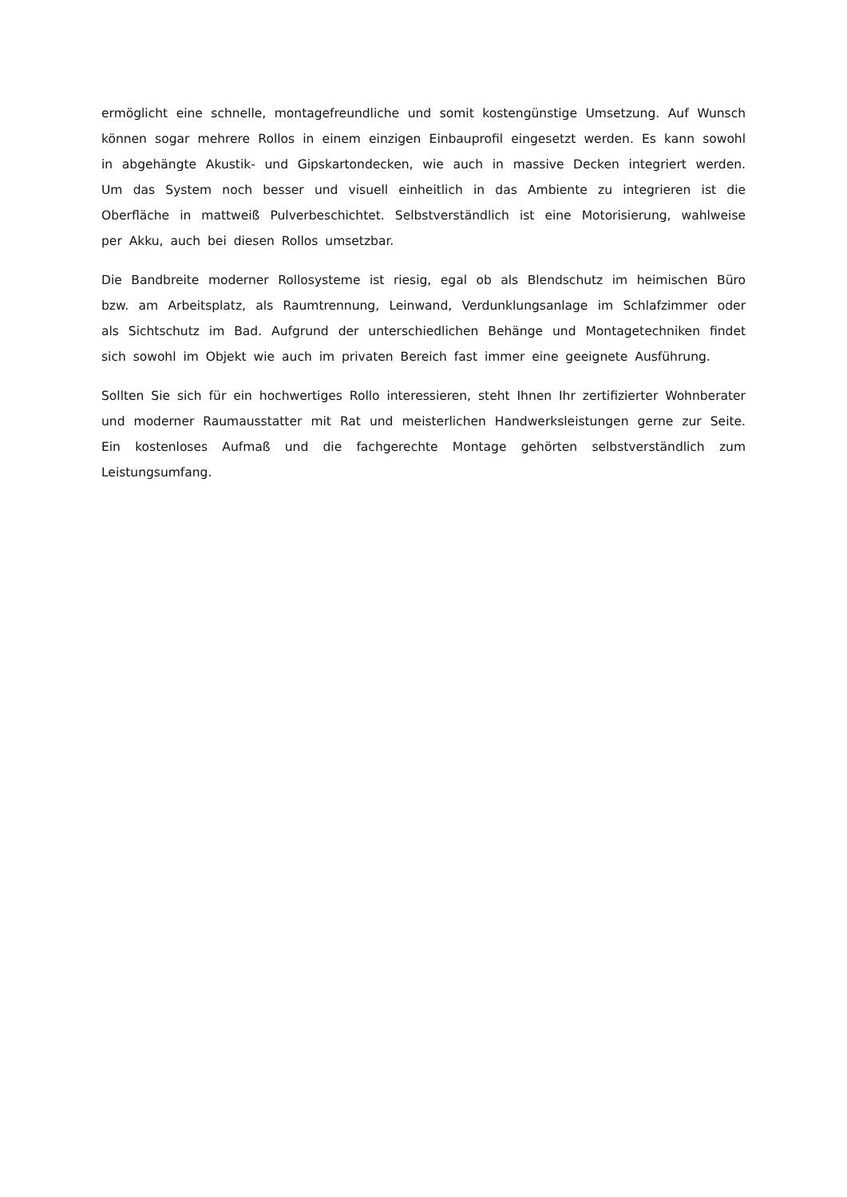ermöglicht eine schnelle, montagefreundliche und somit kostengünstige Umsetzung. Auf Wunsch können sogar mehrere Rollos in einem einzigen Einbauprofil eingesetzt werden. Es kann sowohl in abgehängte Akustik- und Gipskartondecken, wie auch in massive Decken integriert werden. Um das System noch besser und visuell einheitlich in das Ambiente zu integrieren ist die Oberfläche in mattweiß Pulverbeschichtet. Selbstverständlich ist eine Motorisierung, wahlweise per Akku, auch bei diesen Rollos umsetzbar.
Die Bandbreite moderner Rollosysteme ist riesig, egal ob als Blendschutz im heimischen Büro bzw. am Arbeitsplatz, als Raumtrennung, Leinwand, Verdunklungsanlage im Schlafzimmer oder als Sichtschutz im Bad. Aufgrund der unterschiedlichen Behänge und Montagetechniken findet sich sowohl im Objekt wie auch im privaten Bereich fast immer eine geeignete Ausführung.
Sollten Sie sich für ein hochwertiges Rollo interessieren, steht Ihnen Ihr zertifizierter Wohnberater und moderner Raumausstatter mit Rat und meisterlichen Handwerksleistungen gerne zur Seite. Ein kostenloses Aufmaß und die fachgerechte Montage gehörten selbstverständlich zum Leistungsumfang.